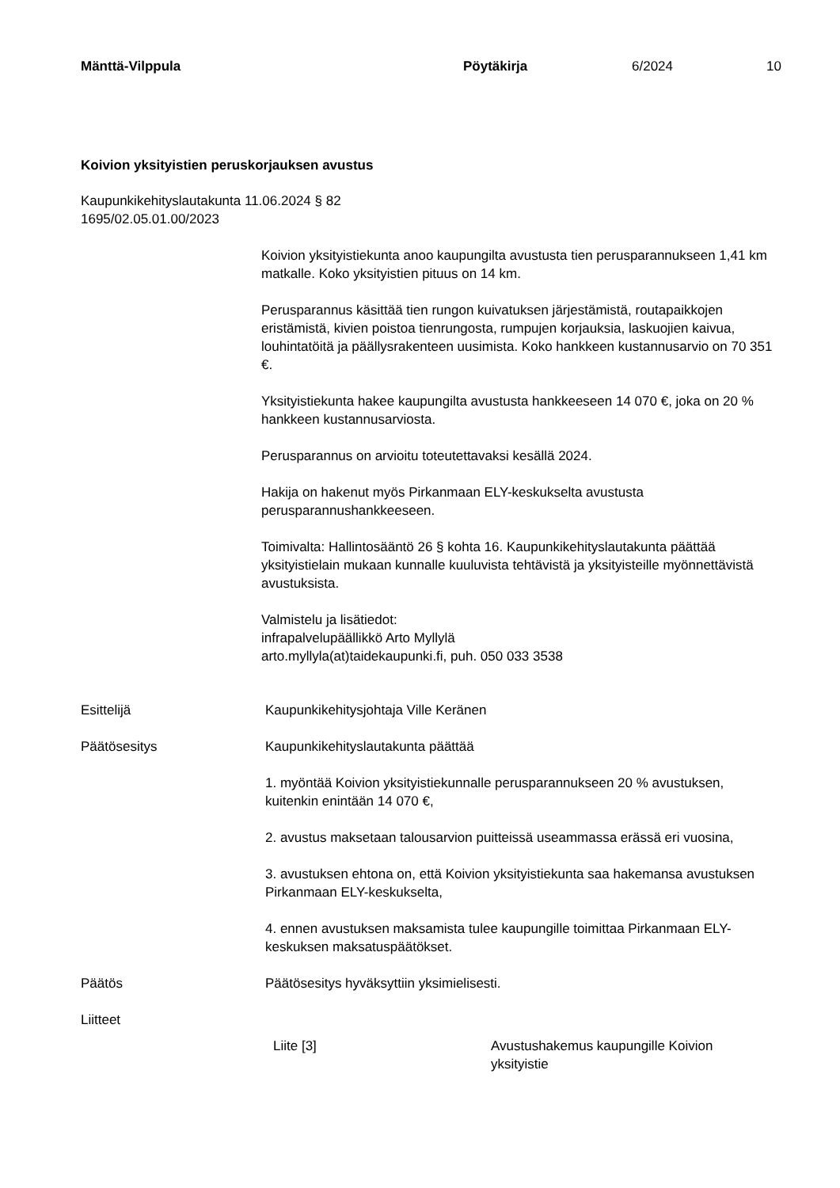Mänttä-Vilppula Pöytäkirja 6/2024 10
Koivion yksityistien peruskorjauksen avustus
Kaupunkikehityslautakunta 11.06.2024 § 82
1695/02.05.01.00/2023
Koivion yksityistiekunta anoo kaupungilta avustusta tien perusparannukseen 1,41 km matkalle. Koko yksityistien pituus on 14 km.
Perusparannus käsittää tien rungon kuivatuksen järjestämistä, routapaikkojen eristämistä, kivien poistoa tienrungosta, rumpujen korjauksia, laskuojien kaivua, louhintatöitä ja päällysrakenteen uusimista. Koko hankkeen kustannusarvio on 70 351 €.
Yksityistiekunta hakee kaupungilta avustusta hankkeeseen 14 070 €, joka on 20 % hankkeen kustannusarviosta.
Perusparannus on arvioitu toteutettavaksi kesällä 2024.
Hakija on hakenut myös Pirkanmaan ELY-keskukselta avustusta perusparannushankkeeseen.
Toimivalta: Hallintosääntö 26 § kohta 16. Kaupunkikehityslautakunta päättää yksityistielain mukaan kunnalle kuuluvista tehtävistä ja yksityisteille myönnettävistä avustuksista.
Valmistelu ja lisätiedot:
infrapalvelupäällikkö Arto Myllylä
arto.myllyla(at)taidekaupunki.fi, puh. 050 033 3538
Esittelijä Kaupunkikehitysjohtaja Ville Keränen
Päätösesitys Kaupunkikehityslautakunta päättää
1. myöntää Koivion yksityistiekunnalle perusparannukseen 20 % avustuksen, kuitenkin enintään 14 070 €,
2. avustus maksetaan talousarvion puitteissä useammassa erässä eri vuosina,
3. avustuksen ehtona on, että Koivion yksityistiekunta saa hakemansa avustuksen Pirkanmaan ELY-keskukselta,
4. ennen avustuksen maksamista tulee kaupungille toimittaa Pirkanmaan ELY-keskuksen maksatuspäätökset.
Päätös Päätösesitys hyväksyttiin yksimielisesti.
Liitteet
Liite [3] Avustushakemus kaupungille Koivion yksityistie